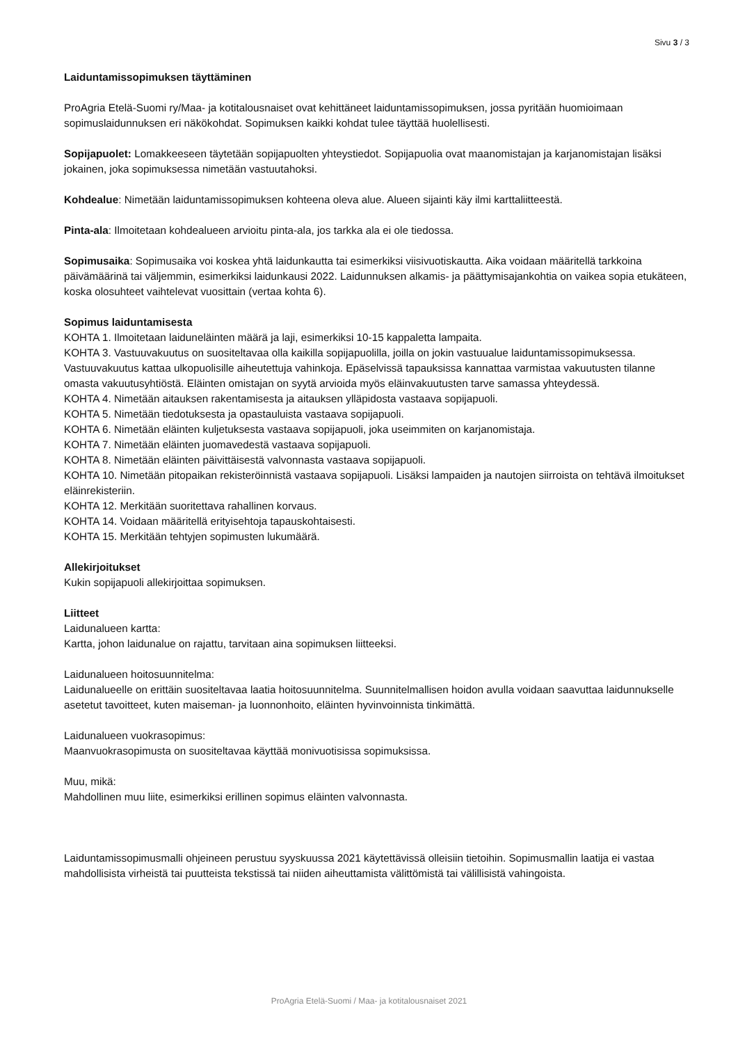Sivu 3 / 3
Laiduntamissopimuksen täyttäminen
ProAgria Etelä-Suomi ry/Maa- ja kotitalousnaiset ovat kehittäneet laiduntamissopimuksen, jossa pyritään huomioimaan sopimuslaidunnuksen eri näkökohdat. Sopimuksen kaikki kohdat tulee täyttää huolellisesti.
Sopijapuolet: Lomakkeeseen täytetään sopijapuolten yhteystiedot. Sopijapuolia ovat maanomistajan ja karjanomistajan lisäksi jokainen, joka sopimuksessa nimetään vastuutahoksi.
Kohdealue: Nimetään laiduntamissopimuksen kohteena oleva alue. Alueen sijainti käy ilmi karttaliitteestä.
Pinta-ala: Ilmoitetaan kohdealueen arvioitu pinta-ala, jos tarkka ala ei ole tiedossa.
Sopimusaika: Sopimusaika voi koskea yhtä laidunkautta tai esimerkiksi viisivuotiskautta. Aika voidaan määritellä tarkkoina päivämäärinä tai väljemmin, esimerkiksi laidunkausi 2022. Laidunnuksen alkamis- ja päättymisajankohtia on vaikea sopia etukäteen, koska olosuhteet vaihtelevat vuosittain (vertaa kohta 6).
Sopimus laiduntamisesta
KOHTA 1. Ilmoitetaan laiduneläinten määrä ja laji, esimerkiksi 10-15 kappaletta lampaita.
KOHTA 3. Vastuuvakuutus on suositeltavaa olla kaikilla sopijapuolilla, joilla on jokin vastuualue laiduntamissopimuksessa. Vastuuvakuutus kattaa ulkopuolisille aiheutettuja vahinkoja. Epäselvissä tapauksissa kannattaa varmistaa vakuutusten tilanne omasta vakuutusyhtiöstä. Eläinten omistajan on syytä arvioida myös eläinvakuutusten tarve samassa yhteydessä.
KOHTA 4. Nimetään aitauksen rakentamisesta ja aitauksen ylläpidosta vastaava sopijapuoli.
KOHTA 5. Nimetään tiedotuksesta ja opastauluista vastaava sopijapuoli.
KOHTA 6. Nimetään eläinten kuljetuksesta vastaava sopijapuoli, joka useimmiten on karjanomistaja.
KOHTA 7. Nimetään eläinten juomavedestä vastaava sopijapuoli.
KOHTA 8. Nimetään eläinten päivittäisestä valvonnasta vastaava sopijapuoli.
KOHTA 10. Nimetään pitopaikan rekisteröinnistä vastaava sopijapuoli. Lisäksi lampaiden ja nautojen siirroista on tehtävä ilmoitukset eläinrekisteriin.
KOHTA 12. Merkitään suoritettava rahallinen korvaus.
KOHTA 14. Voidaan määritellä erityisehtoja tapauskohtaisesti.
KOHTA 15. Merkitään tehtyjen sopimusten lukumäärä.
Allekirjoitukset
Kukin sopijapuoli allekirjoittaa sopimuksen.
Liitteet
Laidunalueen kartta:
Kartta, johon laidunalue on rajattu, tarvitaan aina sopimuksen liitteeksi.
Laidunalueen hoitosuunnitelma:
Laidunalueelle on erittäin suositeltavaa laatia hoitosuunnitelma. Suunnitelmallisen hoidon avulla voidaan saavuttaa laidunnukselle asetetut tavoitteet, kuten maiseman- ja luonnonhoito, eläinten hyvinvoinnista tinkimättä.
Laidunalueen vuokrasopimus:
Maanvuokrasopimusta on suositeltavaa käyttää monivuotisissa sopimuksissa.
Muu, mikä:
Mahdollinen muu liite, esimerkiksi erillinen sopimus eläinten valvonnasta.
Laiduntamissopimusmalli ohjeineen perustuu syyskuussa 2021 käytettävissä olleisiin tietoihin. Sopimusmallin laatija ei vastaa mahdollisista virheistä tai puutteista tekstissä tai niiden aiheuttamista välittömistä tai välillisistä vahingoista.
ProAgria Etelä-Suomi / Maa- ja kotitalousnaiset 2021